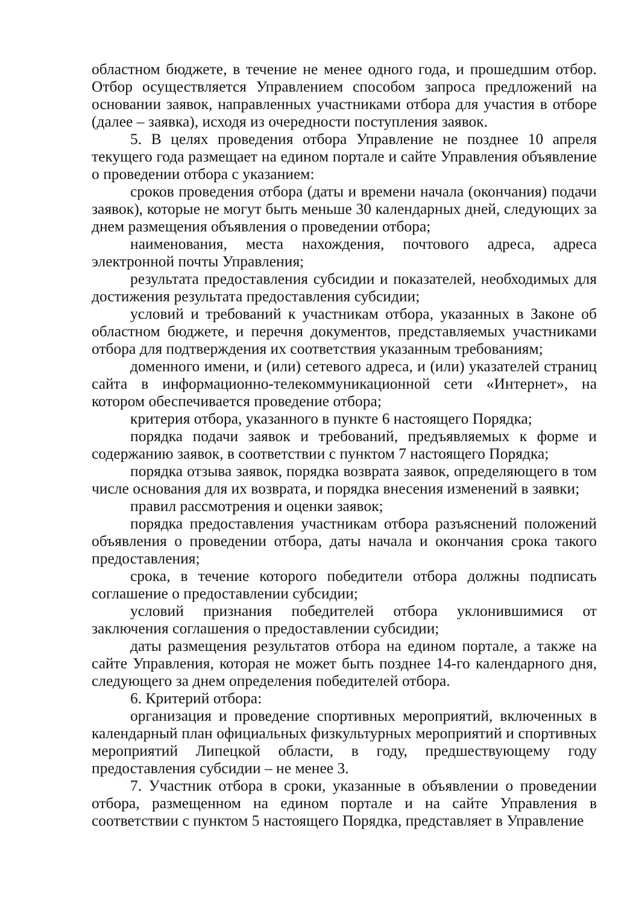областном бюджете, в течение не менее одного года, и прошедшим отбор. Отбор осуществляется Управлением способом запроса предложений на основании заявок, направленных участниками отбора для участия в отборе (далее – заявка), исходя из очередности поступления заявок.
5. В целях проведения отбора Управление не позднее 10 апреля текущего года размещает на едином портале и сайте Управления объявление о проведении отбора с указанием:
сроков проведения отбора (даты и времени начала (окончания) подачи заявок), которые не могут быть меньше 30 календарных дней, следующих за днем размещения объявления о проведении отбора;
наименования, места нахождения, почтового адреса, адреса электронной почты Управления;
результата предоставления субсидии и показателей, необходимых для достижения результата предоставления субсидии;
условий и требований к участникам отбора, указанных в Законе об областном бюджете, и перечня документов, представляемых участниками отбора для подтверждения их соответствия указанным требованиям;
доменного имени, и (или) сетевого адреса, и (или) указателей страниц сайта в информационно-телекоммуникационной сети «Интернет», на котором обеспечивается проведение отбора;
критерия отбора, указанного в пункте 6 настоящего Порядка;
порядка подачи заявок и требований, предъявляемых к форме и содержанию заявок, в соответствии с пунктом 7 настоящего Порядка;
порядка отзыва заявок, порядка возврата заявок, определяющего в том числе основания для их возврата, и порядка внесения изменений в заявки;
правил рассмотрения и оценки заявок;
порядка предоставления участникам отбора разъяснений положений объявления о проведении отбора, даты начала и окончания срока такого предоставления;
срока, в течение которого победители отбора должны подписать соглашение о предоставлении субсидии;
условий признания победителей отбора уклонившимися от заключения соглашения о предоставлении субсидии;
даты размещения результатов отбора на едином портале, а также на сайте Управления, которая не может быть позднее 14-го календарного дня, следующего за днем определения победителей отбора.
6. Критерий отбора:
организация и проведение спортивных мероприятий, включенных в календарный план официальных физкультурных мероприятий и спортивных мероприятий Липецкой области, в году, предшествующему году предоставления субсидии – не менее 3.
7. Участник отбора в сроки, указанные в объявлении о проведении отбора, размещенном на едином портале и на сайте Управления в соответствии с пунктом 5 настоящего Порядка, представляет в Управление